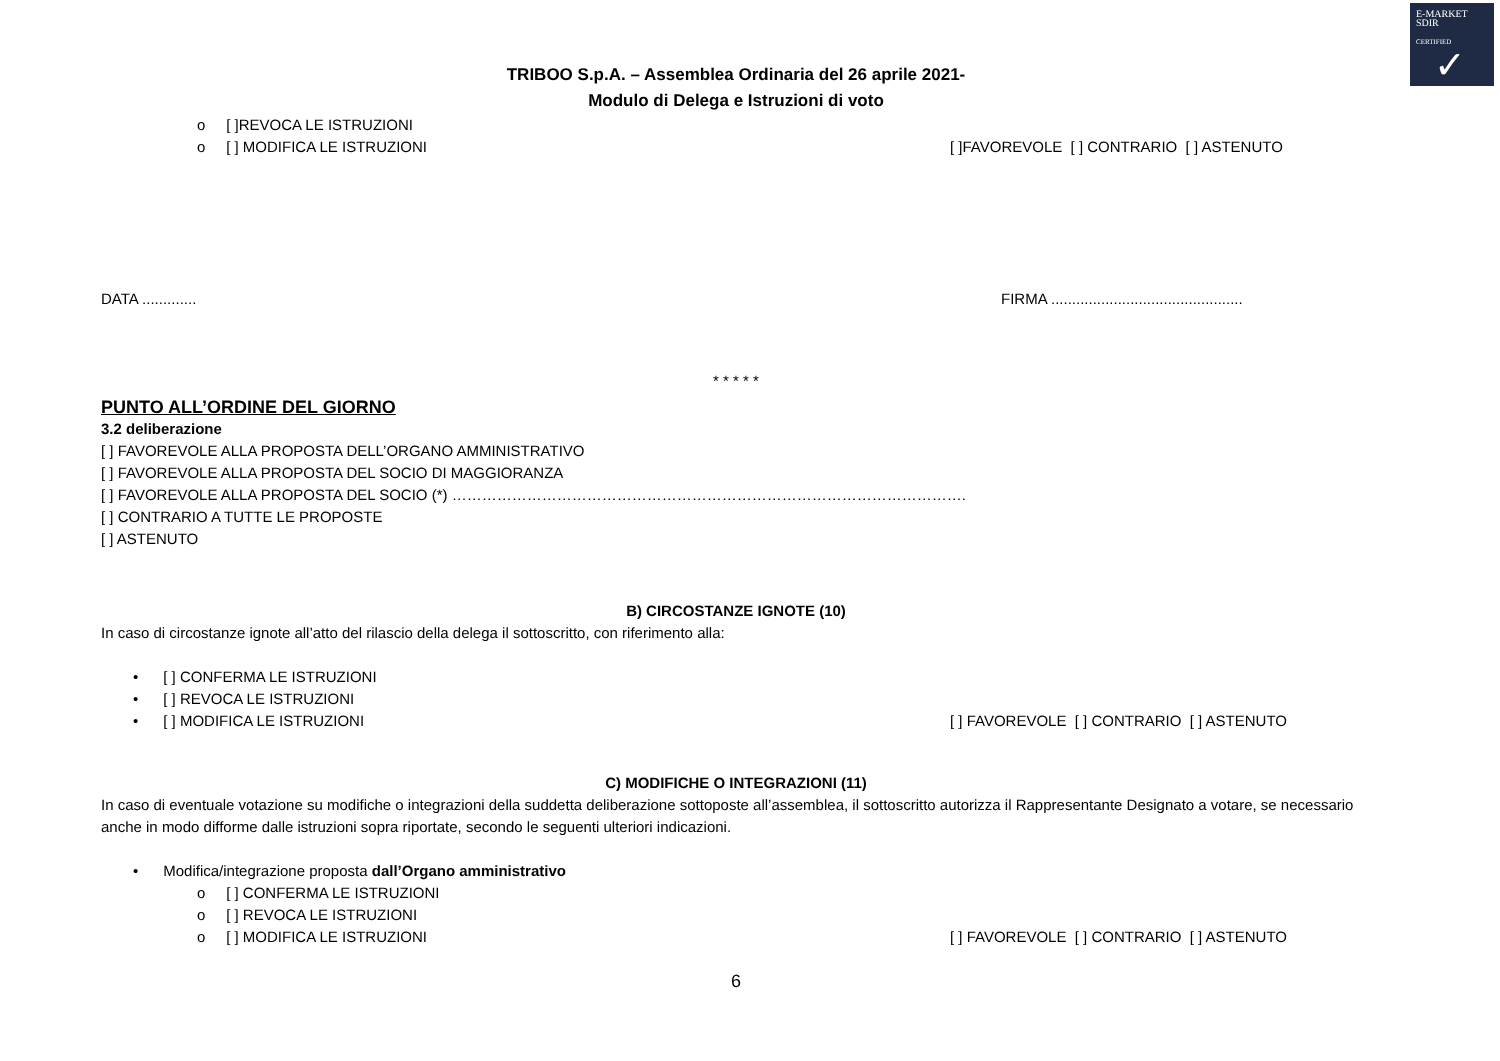E-MARKET
SDIR
CERTIFIED
✓
TRIBOO S.p.A. – Assemblea Ordinaria del 26 aprile 2021-
Modulo di Delega e Istruzioni di voto
o [ ]REVOCA LE ISTRUZIONI
o [ ] MODIFICA LE ISTRUZIONI [ ]FAVOREVOLE [ ] CONTRARIO [ ] ASTENUTO
DATA ............. FIRMA ..............................................
* * * * *
PUNTO ALL’ORDINE DEL GIORNO
3.2 deliberazione
[ ] FAVOREVOLE ALLA PROPOSTA DELL’ORGANO AMMINISTRATIVO
[ ] FAVOREVOLE ALLA PROPOSTA DEL SOCIO DI MAGGIORANZA
[ ] FAVOREVOLE ALLA PROPOSTA DEL SOCIO (*) ………………………………………………………………………………………….
[ ] CONTRARIO A TUTTE LE PROPOSTE
[ ] ASTENUTO
B) CIRCOSTANZE IGNOTE (10)
In caso di circostanze ignote all’atto del rilascio della delega il sottoscritto, con riferimento alla:
• [ ] CONFERMA LE ISTRUZIONI
• [ ] REVOCA LE ISTRUZIONI
• [ ] MODIFICA LE ISTRUZIONI [ ] FAVOREVOLE [ ] CONTRARIO [ ] ASTENUTO
C) MODIFICHE O INTEGRAZIONI (11)
In caso di eventuale votazione su modifiche o integrazioni della suddetta deliberazione sottoposte all’assemblea, il sottoscritto autorizza il Rappresentante Designato a votare, se necessario anche in modo difforme dalle istruzioni sopra riportate, secondo le seguenti ulteriori indicazioni.
• Modifica/integrazione proposta dall’Organo amministrativo
o [ ] CONFERMA LE ISTRUZIONI
o [ ] REVOCA LE ISTRUZIONI
o [ ] MODIFICA LE ISTRUZIONI [ ] FAVOREVOLE [ ] CONTRARIO [ ] ASTENUTO
6